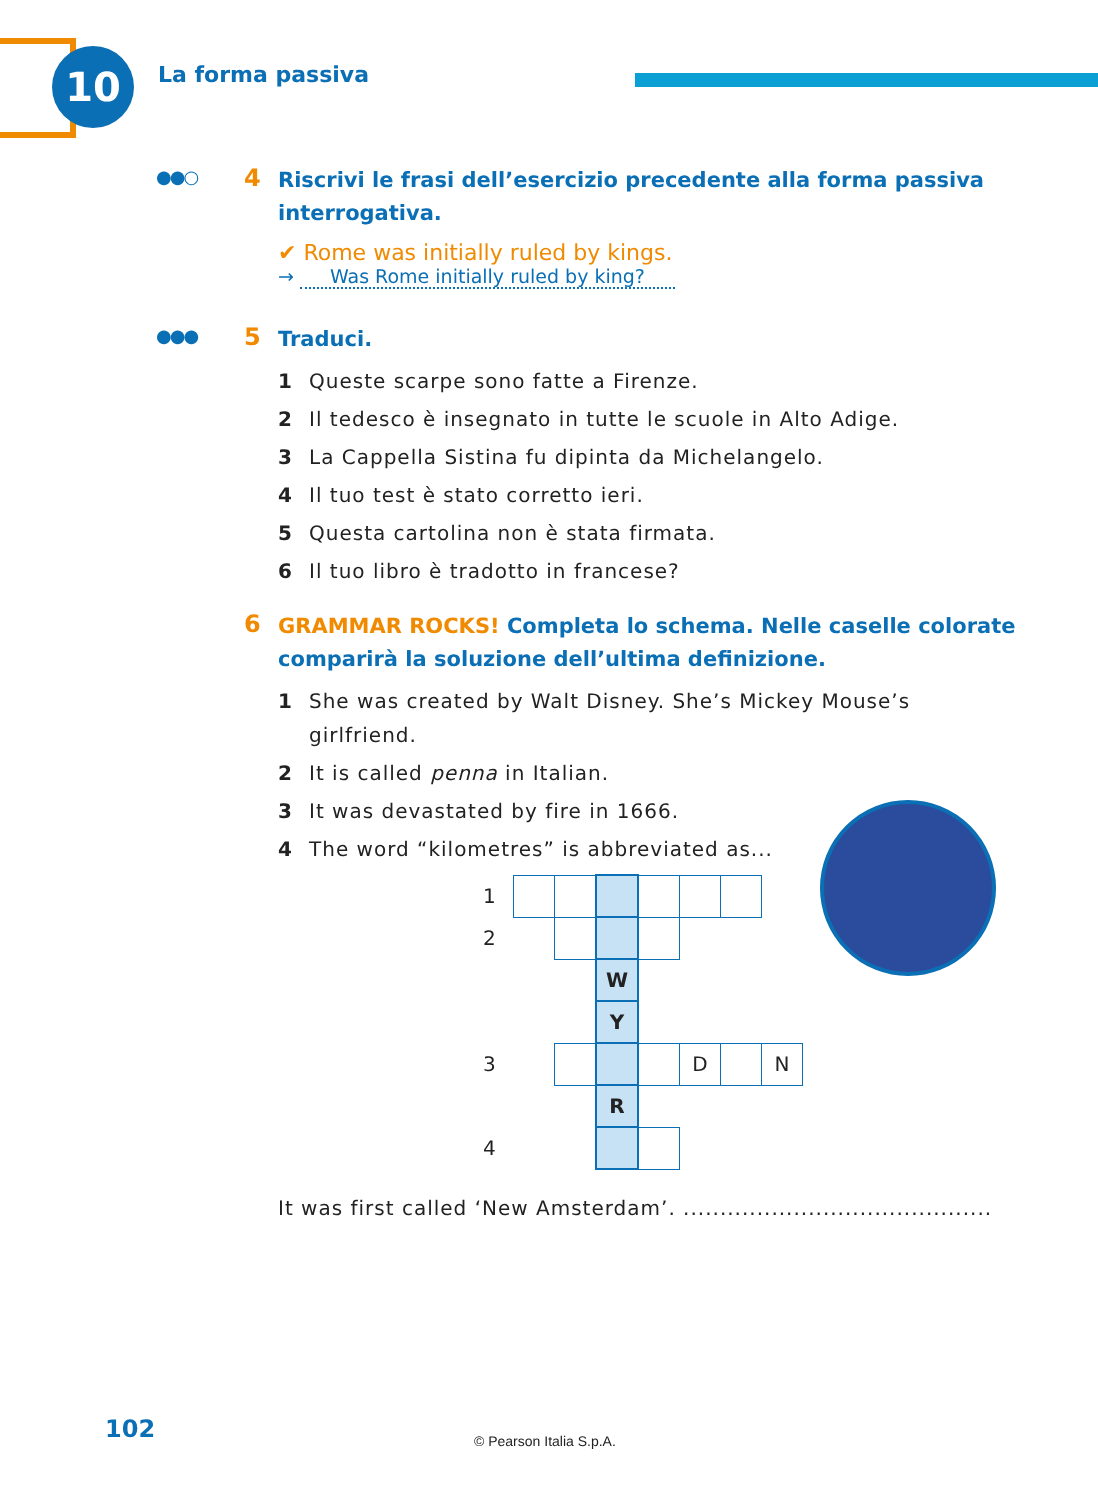10 La forma passiva
●●○ 4
Riscrivi le frasi dell’esercizio precedente alla forma passiva interrogativa.
✔ Rome was initially ruled by kings.
→ Was Rome initially ruled by king?
●●● 5
Traduci.
1 Queste scarpe sono fatte a Firenze.
2 Il tedesco è insegnato in tutte le scuole in Alto Adige.
3 La Cappella Sistina fu dipinta da Michelangelo.
4 Il tuo test è stato corretto ieri.
5 Questa cartolina non è stata firmata.
6 Il tuo libro è tradotto in francese?
6
GRAMMAR ROCKS! Completa lo schema. Nelle caselle colorate comparirà la soluzione dell’ultima definizione.
1 She was created by Walt Disney. She’s Mickey Mouse’s
girlfriend.
2 It is called penna in Italian.
3 It was devastated by fire in 1666.
4 The word “kilometres” is abbreviated as...
| 1 | | | | | | | |
| 2 | | | | | | | |
| | | | W | | | | |
| | | | Y | | | | |
| 3 | | | | | D | | N |
| | | | R | | | | |
| 4 | | | | | | | |
It was first called ‘New Amsterdam’. ..........................................
102 © Pearson Italia S.p.A.